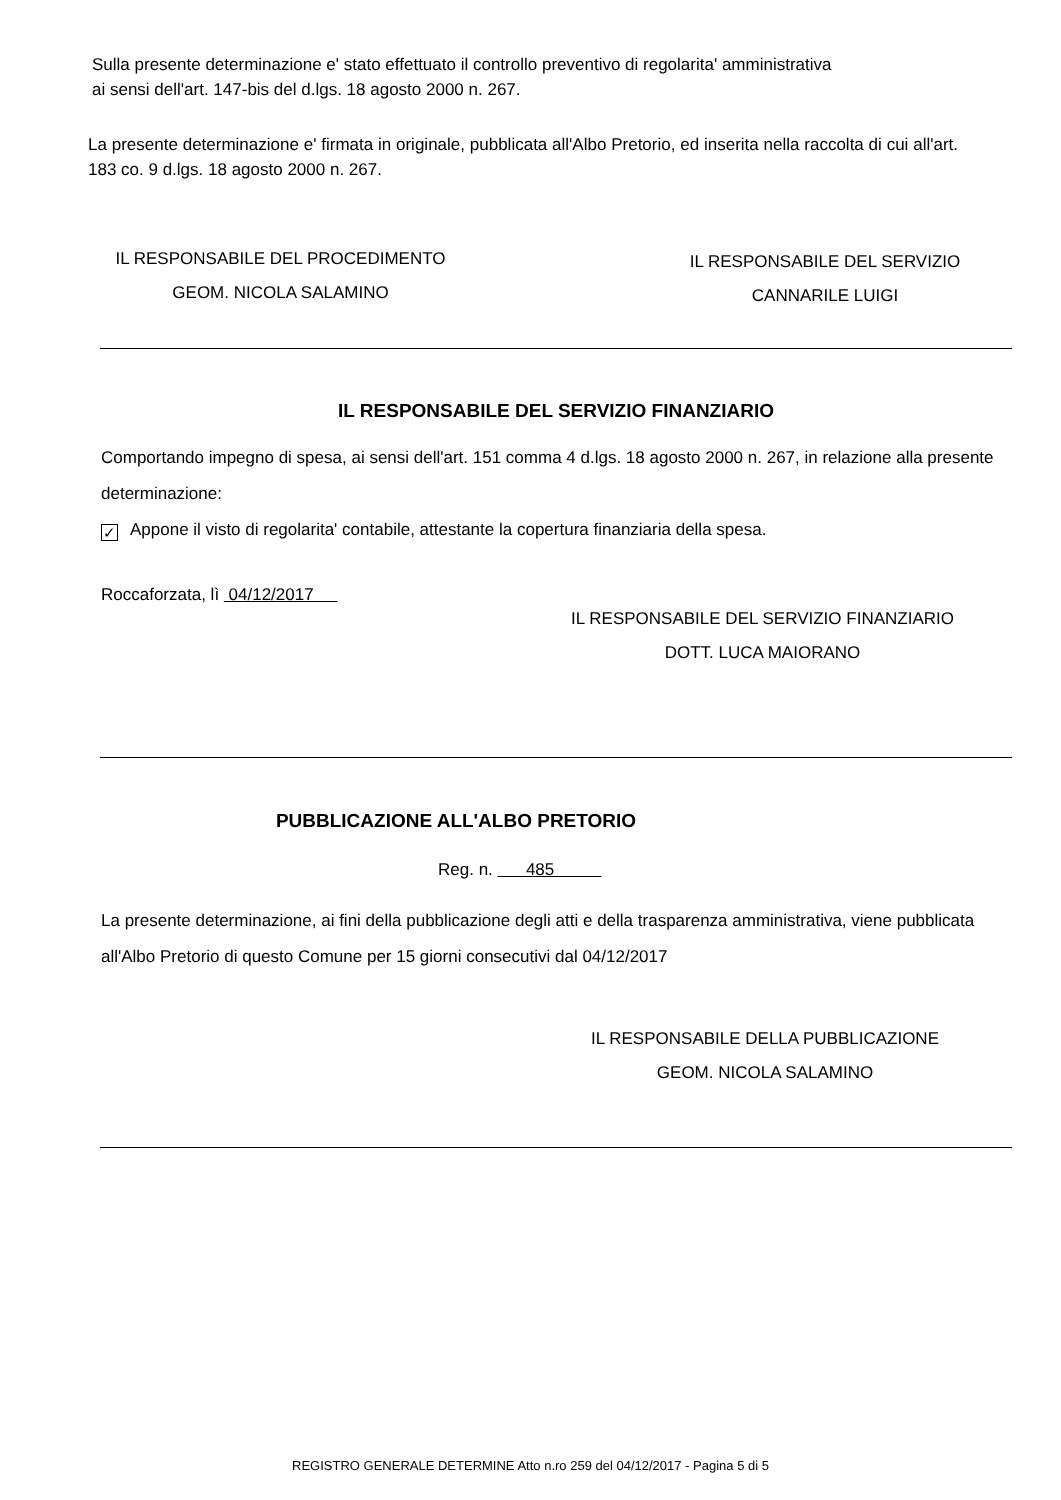Sulla presente determinazione e' stato effettuato il controllo preventivo di regolarita' amministrativa
ai sensi dell'art. 147-bis del d.lgs. 18 agosto 2000 n. 267.
La presente determinazione e' firmata in originale, pubblicata all'Albo Pretorio, ed inserita nella raccolta di cui all'art. 183 co. 9 d.lgs. 18 agosto 2000 n. 267.
IL RESPONSABILE DEL PROCEDIMENTO
GEOM. NICOLA SALAMINO
IL RESPONSABILE DEL SERVIZIO
CANNARILE LUIGI
IL RESPONSABILE DEL SERVIZIO FINANZIARIO
Comportando impegno di spesa, ai sensi dell'art. 151 comma 4 d.lgs. 18 agosto 2000 n. 267, in relazione alla presente determinazione:
✓ Appone il visto di regolarita' contabile, attestante la copertura finanziaria della spesa.
Roccaforzata, lì 04/12/2017
IL RESPONSABILE DEL SERVIZIO FINANZIARIO
DOTT. LUCA MAIORANO
PUBBLICAZIONE ALL'ALBO PRETORIO
Reg. n. 485
La presente determinazione, ai fini della pubblicazione degli atti e della trasparenza amministrativa, viene pubblicata all'Albo Pretorio di questo Comune per 15 giorni consecutivi dal 04/12/2017
IL RESPONSABILE DELLA PUBBLICAZIONE
GEOM. NICOLA SALAMINO
REGISTRO GENERALE DETERMINE Atto n.ro 259 del 04/12/2017 - Pagina 5 di 5